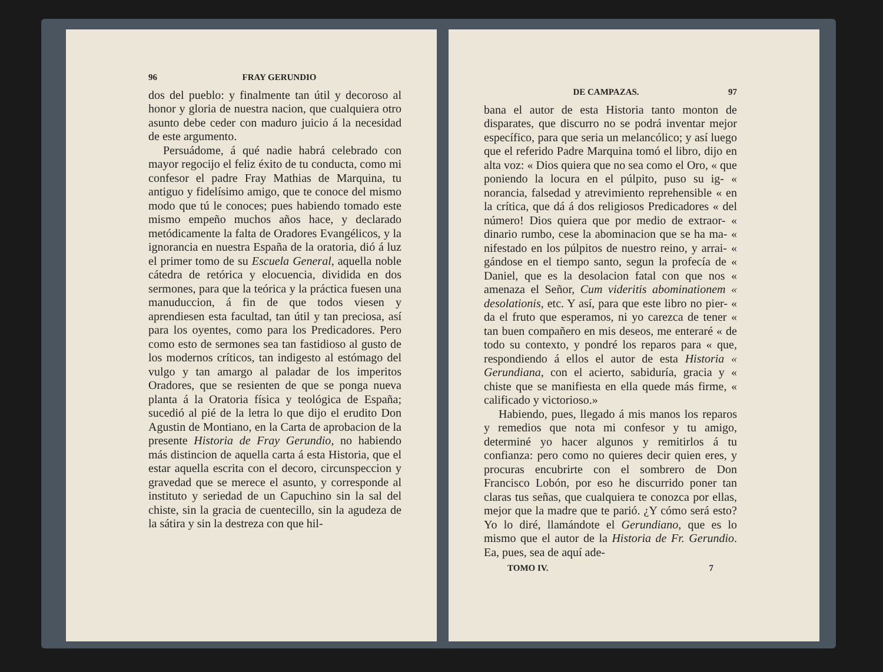96 FRAY GERUNDIO
dos del pueblo: y finalmente tan útil y decoroso al honor y gloria de nuestra nacion, que cualquiera otro asunto debe ceder con maduro juicio á la necesidad de este argumento.
Persuádome, á qué nadie habrá celebrado con mayor regocijo el feliz éxito de tu conducta, como mi confesor el padre Fray Mathias de Marquina, tu antiguo y fidelísimo amigo, que te conoce del mismo modo que tú le conoces; pues habiendo tomado este mismo empeño muchos años hace, y declarado metódicamente la falta de Oradores Evangélicos, y la ignorancia en nuestra España de la oratoria, dió á luz el primer tomo de su Escuela General, aquella noble cátedra de retórica y elocuencia, dividida en dos sermones, para que la teórica y la práctica fuesen una manuduccion, á fin de que todos viesen y aprendiesen esta facultad, tan útil y tan preciosa, así para los oyentes, como para los Predicadores. Pero como esto de sermones sea tan fastidioso al gusto de los modernos críticos, tan indigesto al estómago del vulgo y tan amargo al paladar de los imperitos Oradores, que se resienten de que se ponga nueva planta á la Oratoria física y teológica de España; sucedió al pié de la letra lo que dijo el erudito Don Agustin de Montiano, en la Carta de aprobacion de la presente Historia de Fray Gerundio, no habiendo más distincion de aquella carta á esta Historia, que el estar aquella escrita con el decoro, circunspeccion y gravedad que se merece el asunto, y corresponde al instituto y seriedad de un Capuchino sin la sal del chiste, sin la gracia de cuentecillo, sin la agudeza de la sátira y sin la destreza con que hil-
DE CAMPAZAS. 97
bana el autor de esta Historia tanto monton de disparates, que discurro no se podrá inventar mejor específico, para que seria un melancólico; y así luego que el referido Padre Marquina tomó el libro, dijo en alta voz: « Dios quiera que no sea como el Oro, « que poniendo la locura en el púlpito, puso su ig- « norancia, falsedad y atrevimiento reprehensible « en la crítica, que dá á dos religiosos Predicadores « del número! Dios quiera que por medio de extraor- « dinario rumbo, cese la abominacion que se ha ma- « nifestado en los púlpitos de nuestro reino, y arrai- « gándose en el tiempo santo, segun la profecía de « Daniel, que es la desolacion fatal con que nos « amenaza el Señor, Cum videritis abominationem « desolationis, etc. Y así, para que este libro no pier- « da el fruto que esperamos, ni yo carezca de tener « tan buen compañero en mis deseos, me enteraré « de todo su contexto, y pondré los reparos para « que, respondiendo á ellos el autor de esta Historia « Gerundiana, con el acierto, sabiduría, gracia y « chiste que se manifiesta en ella quede más firme, « calificado y victorioso.»
Habiendo, pues, llegado á mis manos los reparos y remedios que nota mi confesor y tu amigo, determiné yo hacer algunos y remitirlos á tu confianza: pero como no quieres decir quien eres, y procuras encubrirte con el sombrero de Don Francisco Lobón, por eso he discurrido poner tan claras tus señas, que cualquiera te conozca por ellas, mejor que la madre que te parió. ¿Y cómo será esto? Yo lo diré, llamándote el Gerundiano, que es lo mismo que el autor de la Historia de Fr. Gerundio. Ea, pues, sea de aquí ade-
TOMO IV. 7